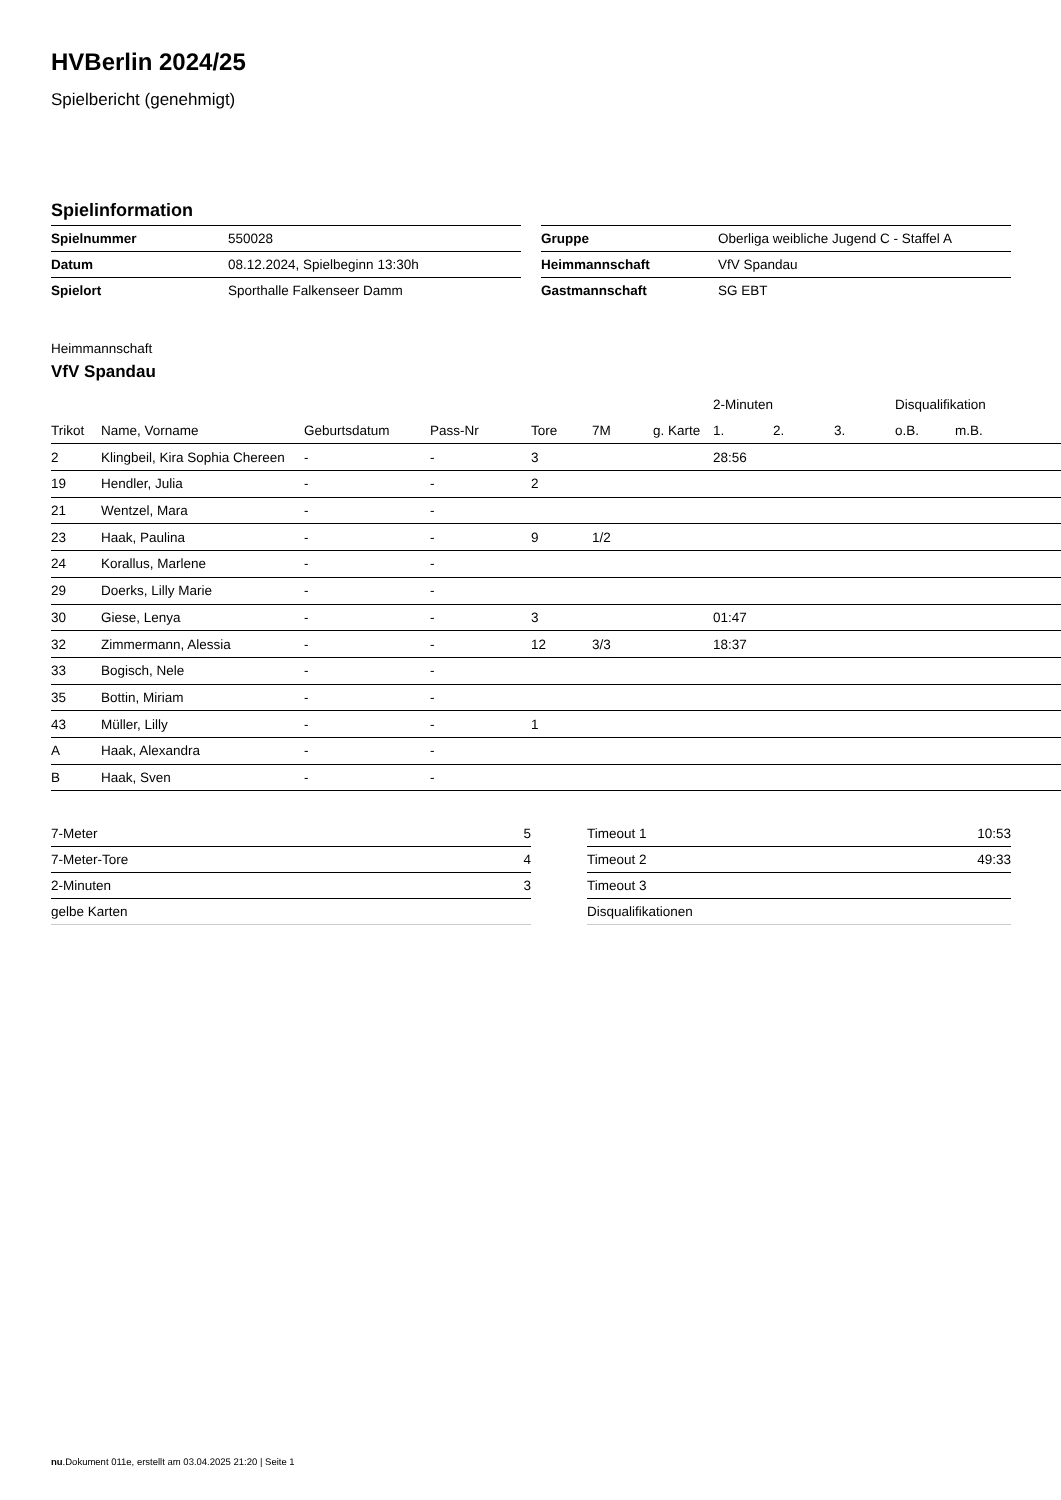HVBerlin 2024/25
Spielbericht (genehmigt)
Spielinformation
| Spielnummer | 550028 |
| Datum | 08.12.2024, Spielbeginn 13:30h |
| Spielort | Sporthalle Falkenseer Damm |
| Gruppe | Oberliga weibliche Jugend C - Staffel A |
| Heimmannschaft | VfV Spandau |
| Gastmannschaft | SG EBT |
Heimmannschaft
VfV Spandau
| | | | | | | | 2-Minuten | | | Disqualifikation | |
| --- | --- | --- | --- | --- | --- | --- | --- | --- | --- | --- | --- |
| Trikot | Name, Vorname | Geburtsdatum | Pass-Nr | Tore | 7M | g. Karte | 1. | 2. | 3. | o.B. | m.B. |
| 2 | Klingbeil, Kira Sophia Chereen | - | - | 3 | | | 28:56 | | | | |
| 19 | Hendler, Julia | - | - | 2 | | | | | | | |
| 21 | Wentzel, Mara | - | - | | | | | | | | |
| 23 | Haak, Paulina | - | - | 9 | 1/2 | | | | | | |
| 24 | Korallus, Marlene | - | - | | | | | | | | |
| 29 | Doerks, Lilly Marie | - | - | | | | | | | | |
| 30 | Giese, Lenya | - | - | 3 | | | 01:47 | | | | |
| 32 | Zimmermann, Alessia | - | - | 12 | 3/3 | | 18:37 | | | | |
| 33 | Bogisch, Nele | - | - | | | | | | | | |
| 35 | Bottin, Miriam | - | - | | | | | | | | |
| 43 | Müller, Lilly | - | - | 1 | | | | | | | |
| A | Haak, Alexandra | - | - | | | | | | | | |
| B | Haak, Sven | - | - | | | | | | | | |
| 7-Meter | 5 |
| 7-Meter-Tore | 4 |
| 2-Minuten | 3 |
| gelbe Karten | |
| Timeout 1 | 10:53 |
| Timeout 2 | 49:33 |
| Timeout 3 | |
| Disqualifikationen | |
nu.Dokument 011e, erstellt am 03.04.2025 21:20 | Seite 1